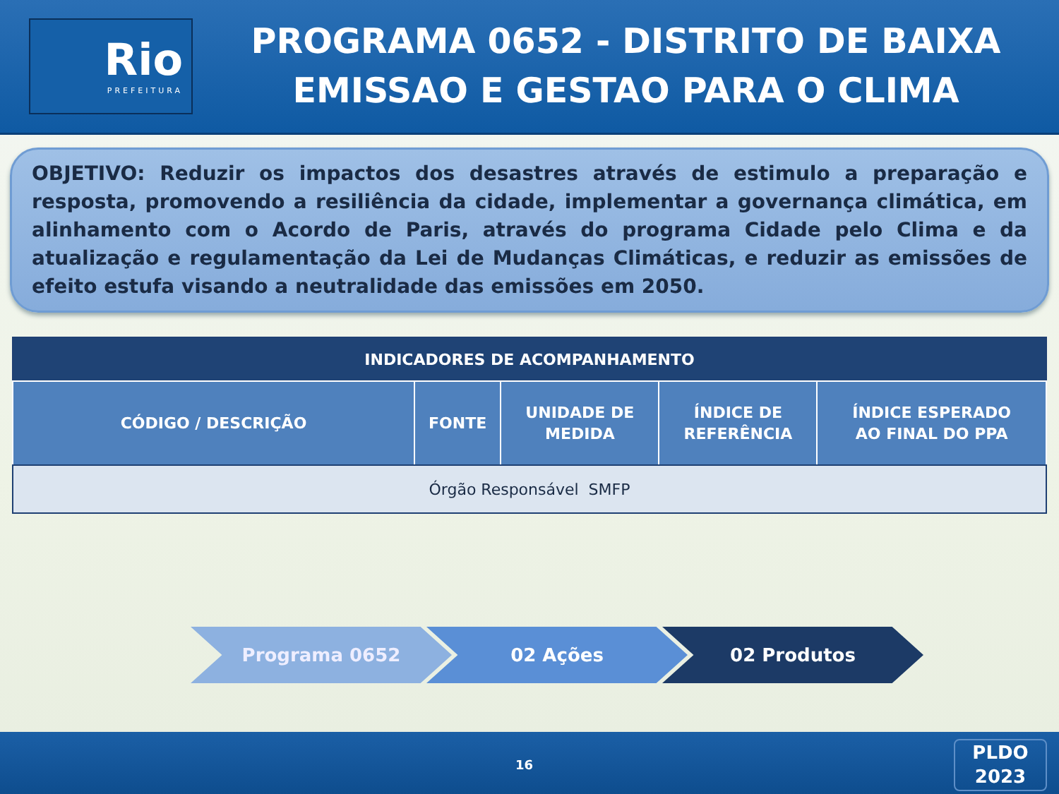Rio
PREFEITURA
PROGRAMA 0652 - DISTRITO DE BAIXA
EMISSAO E GESTAO PARA O CLIMA
OBJETIVO: Reduzir os impactos dos desastres através de estimulo a preparação e resposta, promovendo a resiliência da cidade, implementar a governança climática, em alinhamento com o Acordo de Paris, através do programa Cidade pelo Clima e da atualização e regulamentação da Lei de Mudanças Climáticas, e reduzir as emissões de efeito estufa visando a neutralidade das emissões em 2050.
| INDICADORES DE ACOMPANHAMENTO | | | | |
| --- | --- | --- | --- | --- |
| CÓDIGO / DESCRIÇÃO | FONTE | UNIDADE DE MEDIDA | ÍNDICE DE REFERÊNCIA | ÍNDICE ESPERADO AO FINAL DO PPA |
| Órgão Responsável SMFP | | | | |
Programa 0652 02 Ações 02 Produtos
16
PLDO
2023